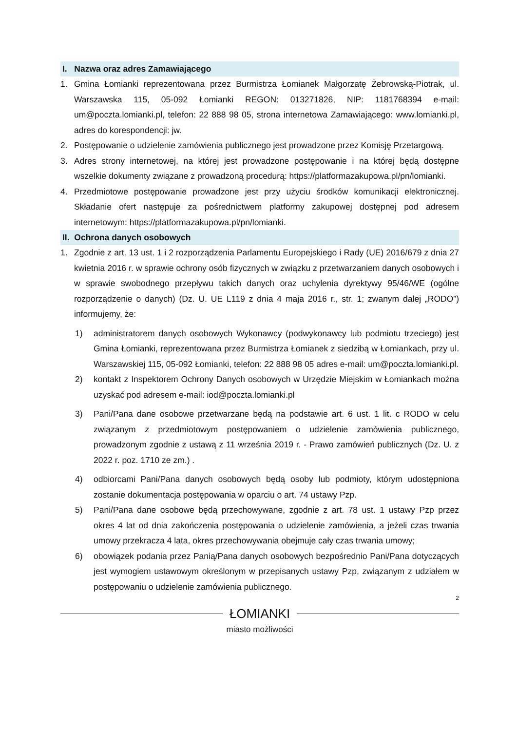I. Nazwa oraz adres Zamawiającego
1. Gmina Łomianki reprezentowana przez Burmistrza Łomianek Małgorzatę Żebrowską-Piotrak, ul. Warszawska 115, 05-092 Łomianki REGON: 013271826, NIP: 1181768394 e-mail: um@poczta.lomianki.pl, telefon: 22 888 98 05, strona internetowa Zamawiającego: www.lomianki.pl, adres do korespondencji: jw.
2. Postępowanie o udzielenie zamówienia publicznego jest prowadzone przez Komisję Przetargową.
3. Adres strony internetowej, na której jest prowadzone postępowanie i na której będą dostępne wszelkie dokumenty związane z prowadzoną procedurą: https://platformazakupowa.pl/pn/lomianki.
4. Przedmiotowe postępowanie prowadzone jest przy użyciu środków komunikacji elektronicznej. Składanie ofert następuje za pośrednictwem platformy zakupowej dostępnej pod adresem internetowym: https://platformazakupowa.pl/pn/lomianki.
II. Ochrona danych osobowych
1. Zgodnie z art. 13 ust. 1 i 2 rozporządzenia Parlamentu Europejskiego i Rady (UE) 2016/679 z dnia 27 kwietnia 2016 r. w sprawie ochrony osób fizycznych w związku z przetwarzaniem danych osobowych i w sprawie swobodnego przepływu takich danych oraz uchylenia dyrektywy 95/46/WE (ogólne rozporządzenie o danych) (Dz. U. UE L119 z dnia 4 maja 2016 r., str. 1; zwanym dalej „RODO”) informujemy, że:
1) administratorem danych osobowych Wykonawcy (podwykonawcy lub podmiotu trzeciego) jest Gmina Łomianki, reprezentowana przez Burmistrza Łomianek z siedzibą w Łomiankach, przy ul. Warszawskiej 115, 05-092 Łomianki, telefon: 22 888 98 05 adres e-mail: um@poczta.lomianki.pl.
2) kontakt z Inspektorem Ochrony Danych osobowych w Urzędzie Miejskim w Łomiankach można uzyskać pod adresem e-mail: iod@poczta.lomianki.pl
3) Pani/Pana dane osobowe przetwarzane będą na podstawie art. 6 ust. 1 lit. c RODO w celu związanym z przedmiotowym postępowaniem o udzielenie zamówienia publicznego, prowadzonym zgodnie z ustawą z 11 września 2019 r. - Prawo zamówień publicznych (Dz. U. z 2022 r. poz. 1710 ze zm.) .
4) odbiorcami Pani/Pana danych osobowych będą osoby lub podmioty, którym udostępniona zostanie dokumentacja postępowania w oparciu o art. 74 ustawy Pzp.
5) Pani/Pana dane osobowe będą przechowywane, zgodnie z art. 78 ust. 1 ustawy Pzp przez okres 4 lat od dnia zakończenia postępowania o udzielenie zamówienia, a jeżeli czas trwania umowy przekracza 4 lata, okres przechowywania obejmuje cały czas trwania umowy;
6) obowiązek podania przez Panią/Pana danych osobowych bezpośrednio Pani/Pana dotyczących jest wymogiem ustawowym określonym w przepisanych ustawy Pzp, związanym z udziałem w postępowaniu o udzielenie zamówienia publicznego.
2
ŁOMIANKI
miasto możliwości